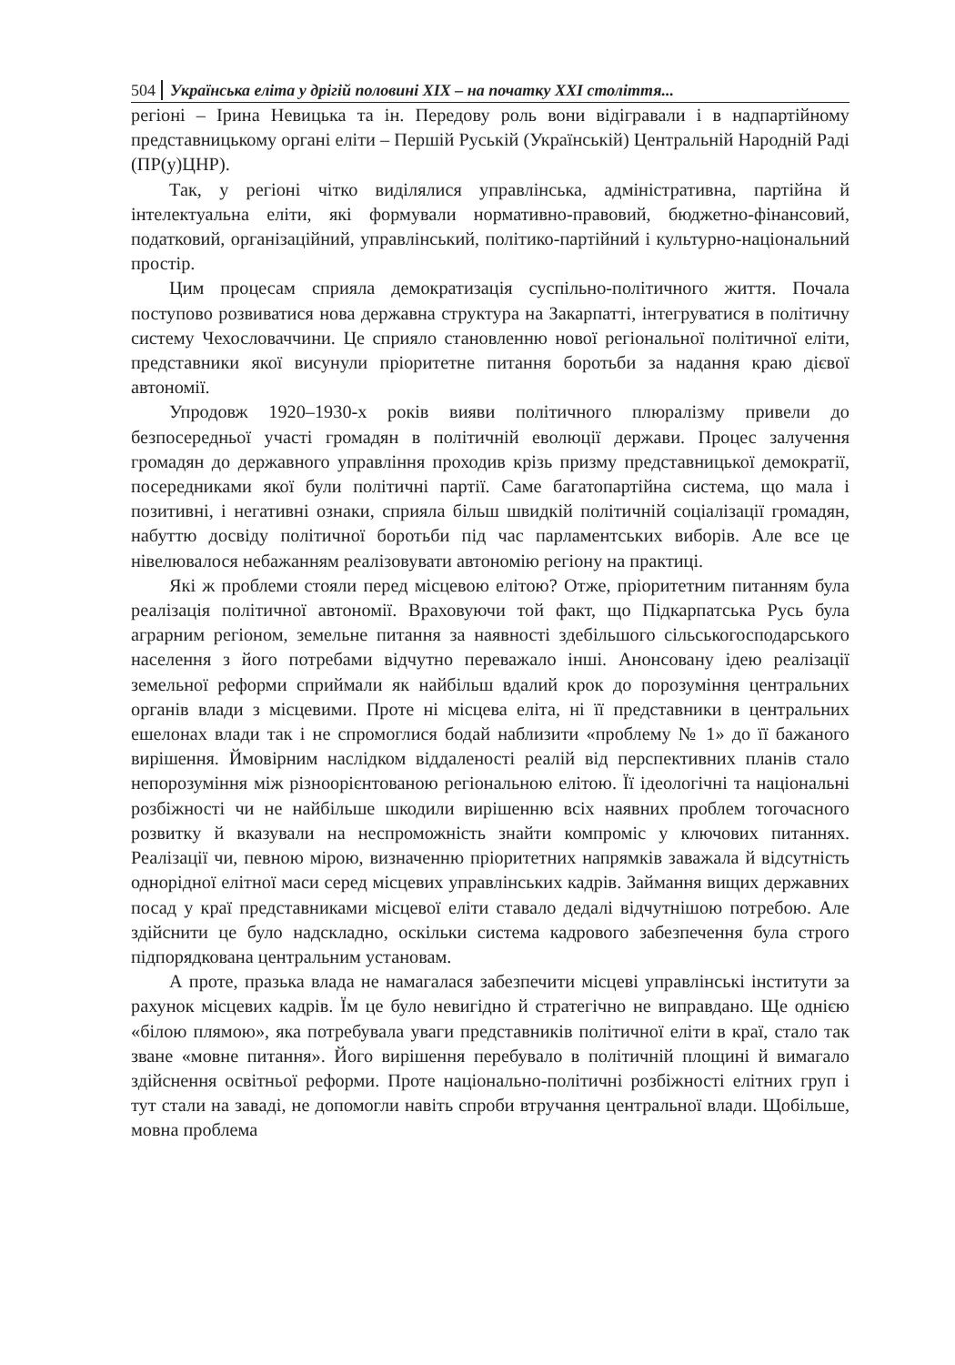504 Українська еліта у дрігій половині XIX – на початку XXI століття...
регіоні – Ірина Невицька та ін. Передову роль вони відігравали і в надпартійному представницькому органі еліти – Першій Руській (Українській) Центральній Народній Раді (ПР(у)ЦНР).
Так, у регіоні чітко виділялися управлінська, адміністративна, партійна й інтелектуальна еліти, які формували нормативно-правовий, бюджетно-фінансовий, податковий, організаційний, управлінський, політико-партійний і культурно-національний простір.
Цим процесам сприяла демократизація суспільно-політичного життя. Почала поступово розвиватися нова державна структура на Закарпатті, інтегруватися в політичну систему Чехословаччини. Це сприяло становленню нової регіональної політичної еліти, представники якої висунули пріоритетне питання боротьби за надання краю дієвої автономії.
Упродовж 1920–1930-х років вияви політичного плюралізму привели до безпосередньої участі громадян в політичній еволюції держави. Процес залучення громадян до державного управління проходив крізь призму представницької демократії, посередниками якої були політичні партії. Саме багатопартійна система, що мала і позитивні, і негативні ознаки, сприяла більш швидкій політичній соціалізації громадян, набуттю досвіду політичної боротьби під час парламентських виборів. Але все це нівелювалося небажанням реалізовувати автономію регіону на практиці.
Які ж проблеми стояли перед місцевою елітою? Отже, пріоритетним питанням була реалізація політичної автономії. Враховуючи той факт, що Підкарпатська Русь була аграрним регіоном, земельне питання за наявності здебільшого сільськогосподарського населення з його потребами відчутно переважало інші. Анонсовану ідею реалізації земельної реформи сприймали як найбільш вдалий крок до порозуміння центральних органів влади з місцевими. Проте ні місцева еліта, ні її представники в центральних ешелонах влади так і не спромоглися бодай наблизити «проблему № 1» до її бажаного вирішення. Ймовірним наслідком віддаленості реалій від перспективних планів стало непорозуміння між різноорієнтованою регіональною елітою. Її ідеологічні та національні розбіжності чи не найбільше шкодили вирішенню всіх наявних проблем тогочасного розвитку й вказували на неспроможність знайти компроміс у ключових питаннях. Реалізації чи, певною мірою, визначенню пріоритетних напрямків заважала й відсутність однорідної елітної маси серед місцевих управлінських кадрів. Займання вищих державних посад у краї представниками місцевої еліти ставало дедалі відчутнішою потребою. Але здійснити це було надскладно, оскільки система кадрового забезпечення була строго підпорядкована центральним установам.
А проте, празька влада не намагалася забезпечити місцеві управлінські інститути за рахунок місцевих кадрів. Їм це було невигідно й стратегічно не виправдано. Ще однією «білою плямою», яка потребувала уваги представників політичної еліти в краї, стало так зване «мовне питання». Його вирішення перебувало в політичній площині й вимагало здійснення освітньої реформи. Проте національно-політичні розбіжності елітних груп і тут стали на заваді, не допомогли навіть спроби втручання центральної влади. Щобільше, мовна проблема